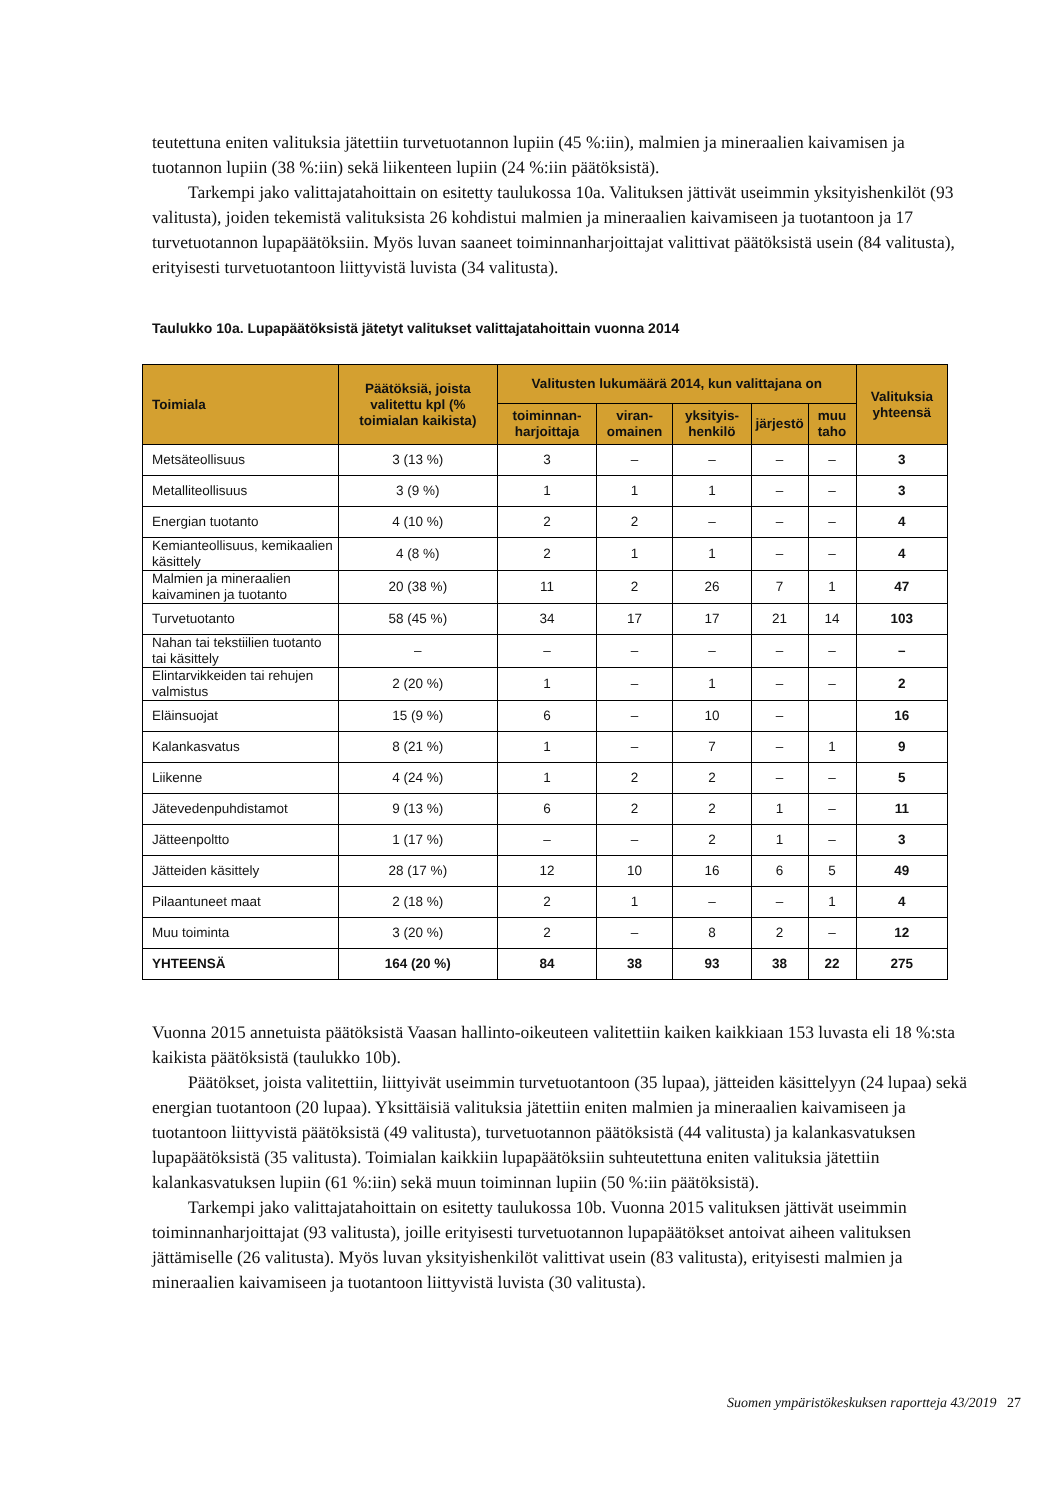teutettuna eniten valituksia jätettiin turvetuotannon lupiin (45 %:iin), malmien ja mineraalien kaivamisen ja tuotannon lupiin (38 %:iin) sekä liikenteen lupiin (24 %:iin päätöksistä).
Tarkempi jako valittajatahoittain on esitetty taulukossa 10a. Valituksen jättivät useimmin yksityishenkilöt (93 valitusta), joiden tekemistä valituksista 26 kohdistui malmien ja mineraalien kaivamiseen ja tuotantoon ja 17 turvetuotannon lupapäätöksiin. Myös luvan saaneet toiminnanharjoittajat valittivat päätöksistä usein (84 valitusta), erityisesti turvetuotantoon liittyvistä luvista (34 valitusta).
Taulukko 10a. Lupapäätöksistä jätetyt valitukset valittajatahoittain vuonna 2014
| Toimiala | Päätöksiä, joista valitettu kpl (% toimialan kaikista) | Valitusten lukumäärä 2014, kun valittajana on | | | | | Valituksia yhteensä |
| --- | --- | --- | --- | --- | --- | --- | --- |
| | | toiminnan-harjoittaja | viran-omainen | yksityis-henkilö | järjestö | muu taho | |
| Metsäteollisuus | 3 (13 %) | 3 | – | – | – | – | 3 |
| Metalliteollisuus | 3 (9 %) | 1 | 1 | 1 | – | – | 3 |
| Energian tuotanto | 4 (10 %) | 2 | 2 | – | – | – | 4 |
| Kemianteollisuus, kemikaalien käsittely | 4 (8 %) | 2 | 1 | 1 | – | – | 4 |
| Malmien ja mineraalien kaivaminen ja tuotanto | 20 (38 %) | 11 | 2 | 26 | 7 | 1 | 47 |
| Turvetuotanto | 58 (45 %) | 34 | 17 | 17 | 21 | 14 | 103 |
| Nahan tai tekstiilien tuotanto tai käsittely | – | – | – | – | – | – | – |
| Elintarvikkeiden tai rehujen valmistus | 2 (20 %) | 1 | – | 1 | – | – | 2 |
| Eläinsuojat | 15 (9 %) | 6 | – | 10 | – | | 16 |
| Kalankasvatus | 8 (21 %) | 1 | – | 7 | – | 1 | 9 |
| Liikenne | 4 (24 %) | 1 | 2 | 2 | – | – | 5 |
| Jätevedenpuhdistamot | 9 (13 %) | 6 | 2 | 2 | 1 | – | 11 |
| Jätteenpoltto | 1 (17 %) | – | – | 2 | 1 | – | 3 |
| Jätteiden käsittely | 28 (17 %) | 12 | 10 | 16 | 6 | 5 | 49 |
| Pilaantuneet maat | 2 (18 %) | 2 | 1 | – | – | 1 | 4 |
| Muu toiminta | 3 (20 %) | 2 | – | 8 | 2 | – | 12 |
| YHTEENSÄ | 164 (20 %) | 84 | 38 | 93 | 38 | 22 | 275 |
Vuonna 2015 annetuista päätöksistä Vaasan hallinto-oikeuteen valitettiin kaiken kaikkiaan 153 luvasta eli 18 %:sta kaikista päätöksistä (taulukko 10b).
Päätökset, joista valitettiin, liittyivät useimmin turvetuotantoon (35 lupaa), jätteiden käsittelyyn (24 lupaa) sekä energian tuotantoon (20 lupaa). Yksittäisiä valituksia jätettiin eniten malmien ja mineraalien kaivamiseen ja tuotantoon liittyvistä päätöksistä (49 valitusta), turvetuotannon päätöksistä (44 valitusta) ja kalankasvatuksen lupapäätöksistä (35 valitusta). Toimialan kaikkiin lupapäätöksiin suhteutettuna eniten valituksia jätettiin kalankasvatuksen lupiin (61 %:iin) sekä muun toiminnan lupiin (50 %:iin päätöksistä).
Tarkempi jako valittajatahoittain on esitetty taulukossa 10b. Vuonna 2015 valituksen jättivät useimmin toiminnanharjoittajat (93 valitusta), joille erityisesti turvetuotannon lupapäätökset antoivat aiheen valituksen jättämiselle (26 valitusta). Myös luvan yksityishenkilöt valittivat usein (83 valitusta), erityisesti malmien ja mineraalien kaivamiseen ja tuotantoon liittyvistä luvista (30 valitusta).
Suomen ympäristökeskuksen raportteja 43/2019 27